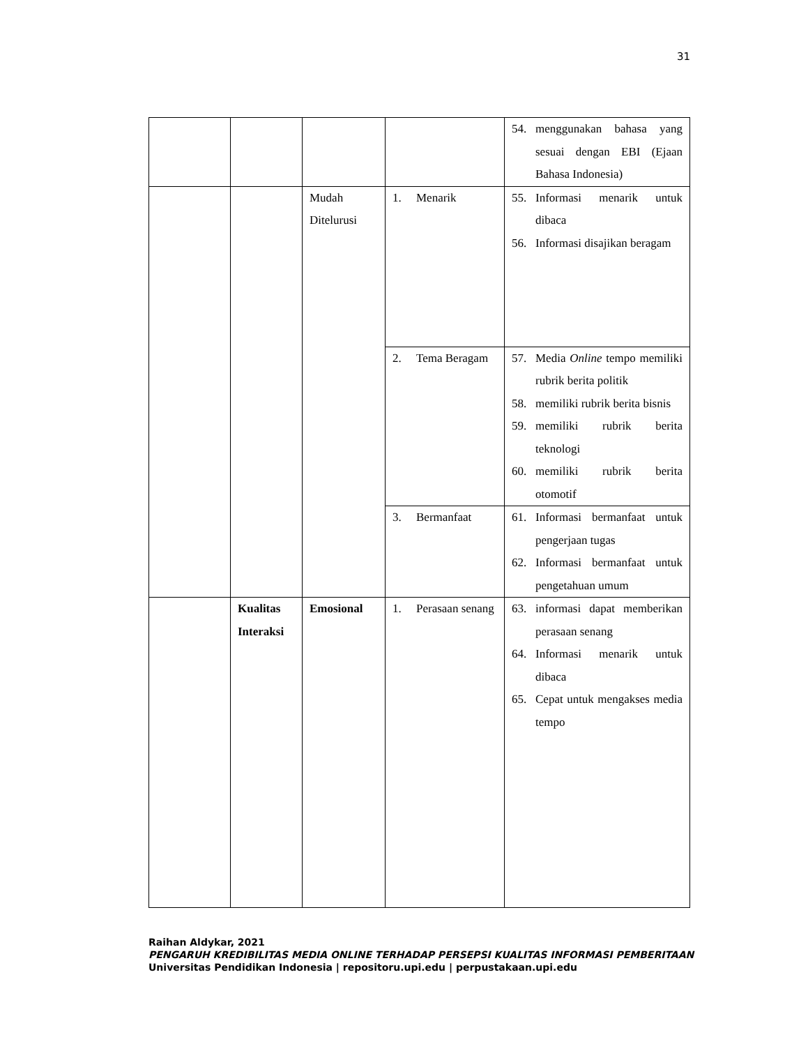31
| | | | | 54. menggunakan bahasa yang sesuai dengan EBI (Ejaan Bahasa Indonesia) |
| | | Mudah Ditelurusi | 1. Menarik | 55. Informasi menarik untuk dibaca 56. Informasi disajikan beragam |
| | | | 2. Tema Beragam | 57. Media Online tempo memiliki rubrik berita politik 58. memiliki rubrik berita bisnis 59. memiliki rubrik berita teknologi 60. memiliki rubrik berita otomotif |
| | | | 3. Bermanfaat | 61. Informasi bermanfaat untuk pengerjaan tugas 62. Informasi bermanfaat untuk pengetahuan umum |
| | Kualitas Interaksi | Emosional | 1. Perasaan senang | 63. informasi dapat memberikan perasaan senang 64. Informasi menarik untuk dibaca 65. Cepat untuk mengakses media tempo |
Raihan Aldykar, 2021
PENGARUH KREDIBILITAS MEDIA ONLINE TERHADAP PERSEPSI KUALITAS INFORMASI PEMBERITAAN
Universitas Pendidikan Indonesia | repositoru.upi.edu | perpustakaan.upi.edu